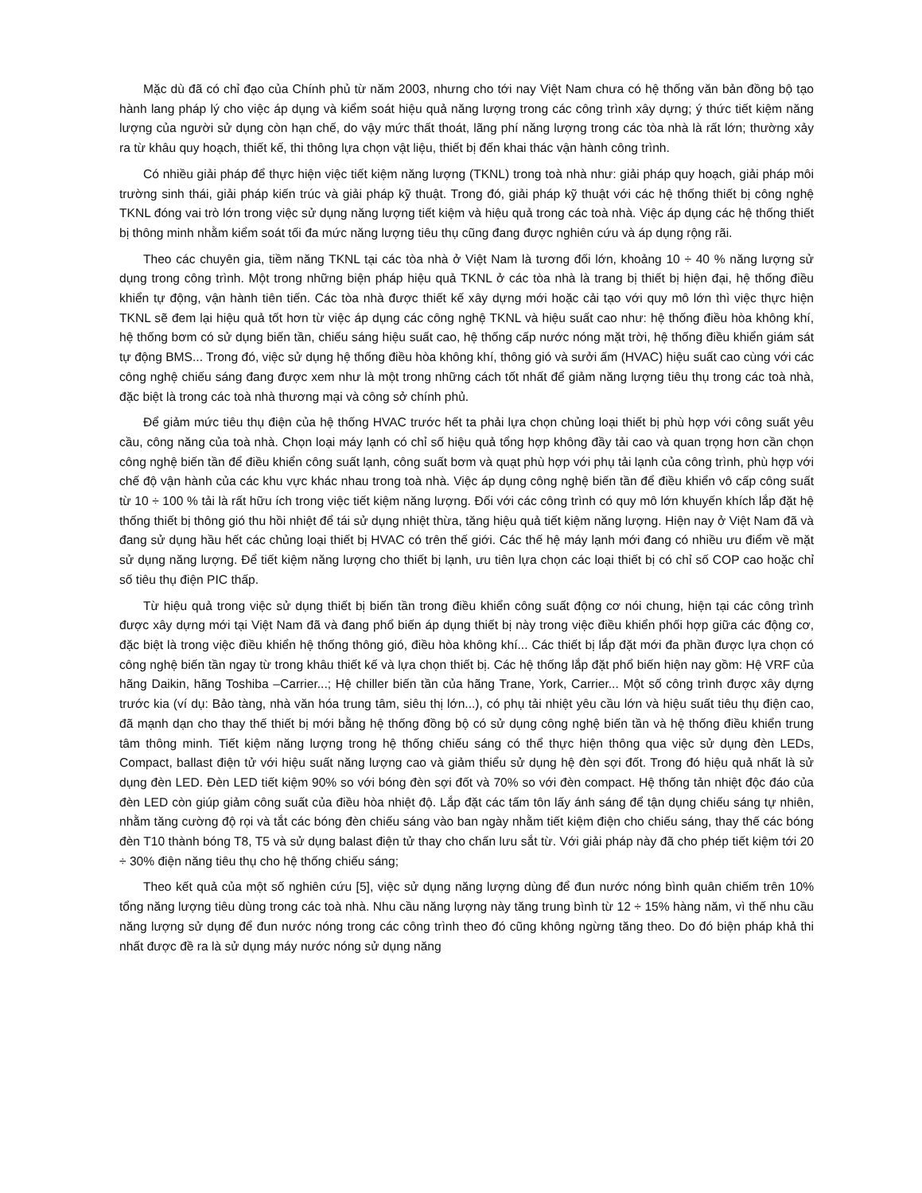Mặc dù đã có chỉ đạo của Chính phủ từ năm 2003, nhưng cho tới nay Việt Nam chưa có hệ thống văn bản đồng bộ tạo hành lang pháp lý cho việc áp dụng và kiểm soát hiệu quả năng lượng trong các công trình xây dựng; ý thức tiết kiệm năng lượng của người sử dụng còn hạn chế, do vậy mức thất thoát, lãng phí năng lượng trong các tòa nhà là rất lớn; thường xảy ra từ khâu quy hoạch, thiết kế, thi thông lựa chọn vật liệu, thiết bị đến khai thác vận hành công trình.
Có nhiều giải pháp để thực hiện việc tiết kiệm năng lượng (TKNL) trong toà nhà như: giải pháp quy hoạch, giải pháp môi trường sinh thái, giải pháp kiến trúc và giải pháp kỹ thuật. Trong đó, giải pháp kỹ thuật với các hệ thống thiết bị công nghệ TKNL đóng vai trò lớn trong việc sử dụng năng lượng tiết kiệm và hiệu quả trong các toà nhà. Việc áp dụng các hệ thống thiết bị thông minh nhằm kiểm soát tối đa mức năng lượng tiêu thụ cũng đang được nghiên cứu và áp dụng rộng rãi.
Theo các chuyên gia, tiềm năng TKNL tại các tòa nhà ở Việt Nam là tương đối lớn, khoảng 10 ÷ 40 % năng lượng sử dụng trong công trình. Một trong những biện pháp hiệu quả TKNL ở các tòa nhà là trang bị thiết bị hiện đại, hệ thống điều khiển tự động, vận hành tiên tiến. Các tòa nhà được thiết kế xây dựng mới hoặc cải tạo với quy mô lớn thì việc thực hiện TKNL sẽ đem lại hiệu quả tốt hơn từ việc áp dụng các công nghệ TKNL và hiệu suất cao như: hệ thống điều hòa không khí, hệ thống bơm có sử dụng biến tần, chiếu sáng hiệu suất cao, hệ thống cấp nước nóng mặt trời, hệ thống điều khiển giám sát tự động BMS... Trong đó, việc sử dụng hệ thống điều hòa không khí, thông gió và sưởi ấm (HVAC) hiệu suất cao cùng với các công nghệ chiếu sáng đang được xem như là một trong những cách tốt nhất để giảm năng lượng tiêu thụ trong các toà nhà, đặc biệt là trong các toà nhà thương mại và công sở chính phủ.
Để giảm mức tiêu thụ điện của hệ thống HVAC trước hết ta phải lựa chọn chủng loại thiết bị phù hợp với công suất yêu cầu, công năng của toà nhà. Chọn loại máy lạnh có chỉ số hiệu quả tổng hợp không đầy tải cao và quan trọng hơn cần chọn công nghệ biến tần để điều khiển công suất lạnh, công suất bơm và quạt phù hợp với phụ tải lạnh của công trình, phù hợp với chế độ vận hành của các khu vực khác nhau trong toà nhà. Việc áp dụng công nghệ biến tần để điều khiển vô cấp công suất từ 10 ÷ 100 % tải là rất hữu ích trong việc tiết kiệm năng lượng. Đối với các công trình có quy mô lớn khuyến khích lắp đặt hệ thống thiết bị thông gió thu hồi nhiệt để tái sử dụng nhiệt thừa, tăng hiệu quả tiết kiệm năng lượng. Hiện nay ở Việt Nam đã và đang sử dụng hầu hết các chủng loại thiết bị HVAC có trên thế giới. Các thế hệ máy lạnh mới đang có nhiều ưu điểm về mặt sử dụng năng lượng. Để tiết kiệm năng lượng cho thiết bị lạnh, ưu tiên lựa chọn các loại thiết bị có chỉ số COP cao hoặc chỉ số tiêu thụ điện PIC thấp.
Từ hiệu quả trong việc sử dụng thiết bị biến tần trong điều khiển công suất động cơ nói chung, hiện tại các công trình được xây dựng mới tại Việt Nam đã và đang phổ biến áp dụng thiết bị này trong việc điều khiển phối hợp giữa các động cơ, đặc biệt là trong việc điều khiển hệ thống thông gió, điều hòa không khí... Các thiết bị lắp đặt mới đa phần được lựa chọn có công nghệ biến tần ngay từ trong khâu thiết kế và lựa chọn thiết bị. Các hệ thống lắp đặt phổ biến hiện nay gồm: Hệ VRF của hãng Daikin, hãng Toshiba –Carrier...; Hệ chiller biến tần của hãng Trane, York, Carrier... Một số công trình được xây dựng trước kia (ví dụ: Bảo tàng, nhà văn hóa trung tâm, siêu thị lớn...), có phụ tải nhiệt yêu cầu lớn và hiệu suất tiêu thụ điện cao, đã mạnh dạn cho thay thế thiết bị mới bằng hệ thống đồng bộ có sử dụng công nghệ biến tần và hệ thống điều khiển trung tâm thông minh. Tiết kiệm năng lượng trong hệ thống chiếu sáng có thể thực hiện thông qua việc sử dụng đèn LEDs, Compact, ballast điện tử với hiệu suất năng lượng cao và giảm thiểu sử dụng hệ đèn sợi đốt. Trong đó hiệu quả nhất là sử dụng đèn LED. Đèn LED tiết kiệm 90% so với bóng đèn sợi đốt và 70% so với đèn compact. Hệ thống tản nhiệt độc đáo của đèn LED còn giúp giảm công suất của điều hòa nhiệt độ. Lắp đặt các tấm tôn lấy ánh sáng để tận dụng chiếu sáng tự nhiên, nhằm tăng cường độ rọi và tắt các bóng đèn chiếu sáng vào ban ngày nhằm tiết kiệm điện cho chiếu sáng, thay thế các bóng đèn T10 thành bóng T8, T5 và sử dụng balast điện tử thay cho chấn lưu sắt từ. Với giải pháp này đã cho phép tiết kiệm tới 20 ÷ 30% điện năng tiêu thụ cho hệ thống chiếu sáng;
Theo kết quả của một số nghiên cứu [5], việc sử dụng năng lượng dùng để đun nước nóng bình quân chiếm trên 10% tổng năng lượng tiêu dùng trong các toà nhà. Nhu cầu năng lượng này tăng trung bình từ 12 ÷ 15% hàng năm, vì thế nhu cầu năng lượng sử dụng để đun nước nóng trong các công trình theo đó cũng không ngừng tăng theo. Do đó biện pháp khả thi nhất được đề ra là sử dụng máy nước nóng sử dụng năng